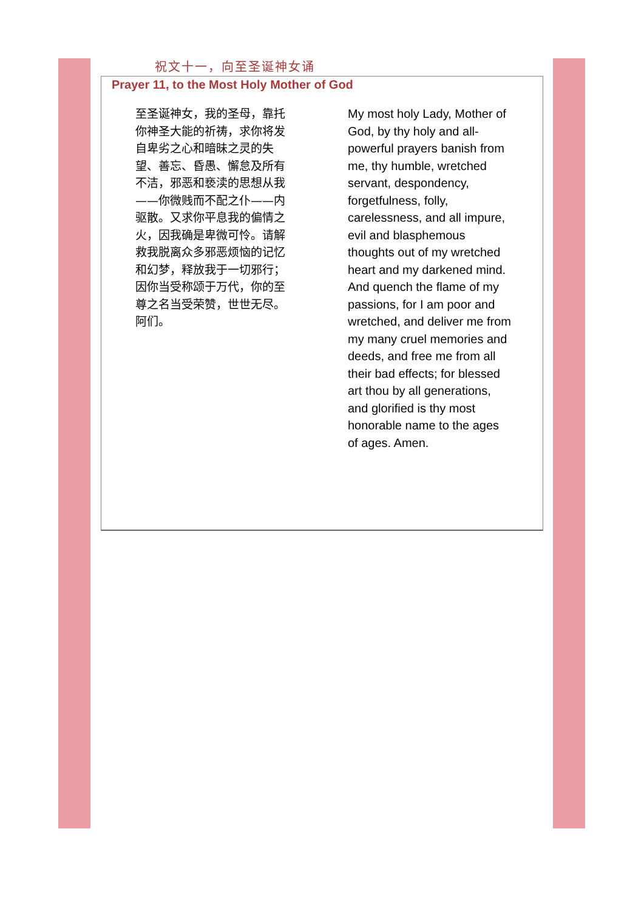祝文十一，向至圣诞神女诵
Prayer 11, to the Most Holy Mother of God
至圣诞神女，我的圣母，靠托你神圣大能的祈祷，求你将发自卑劣之心和暗昧之灵的失望、善忘、昏愚、懈怠及所有不洁，邪恶和亵渎的思想从我——你微贱而不配之仆——内驱散。又求你平息我的偏情之火，因我确是卑微可怜。请解救我脱离众多邪恶烦恼的记忆和幻梦，释放我于一切邪行；因你当受称颂于万代，你的至尊之名当受荣赞，世世无尽。阿们。
My most holy Lady, Mother of God, by thy holy and all-powerful prayers banish from me, thy humble, wretched servant, despondency, forgetfulness, folly, carelessness, and all impure, evil and blasphemous thoughts out of my wretched heart and my darkened mind. And quench the flame of my passions, for I am poor and wretched, and deliver me from my many cruel memories and deeds, and free me from all their bad effects; for blessed art thou by all generations, and glorified is thy most honorable name to the ages of ages. Amen.